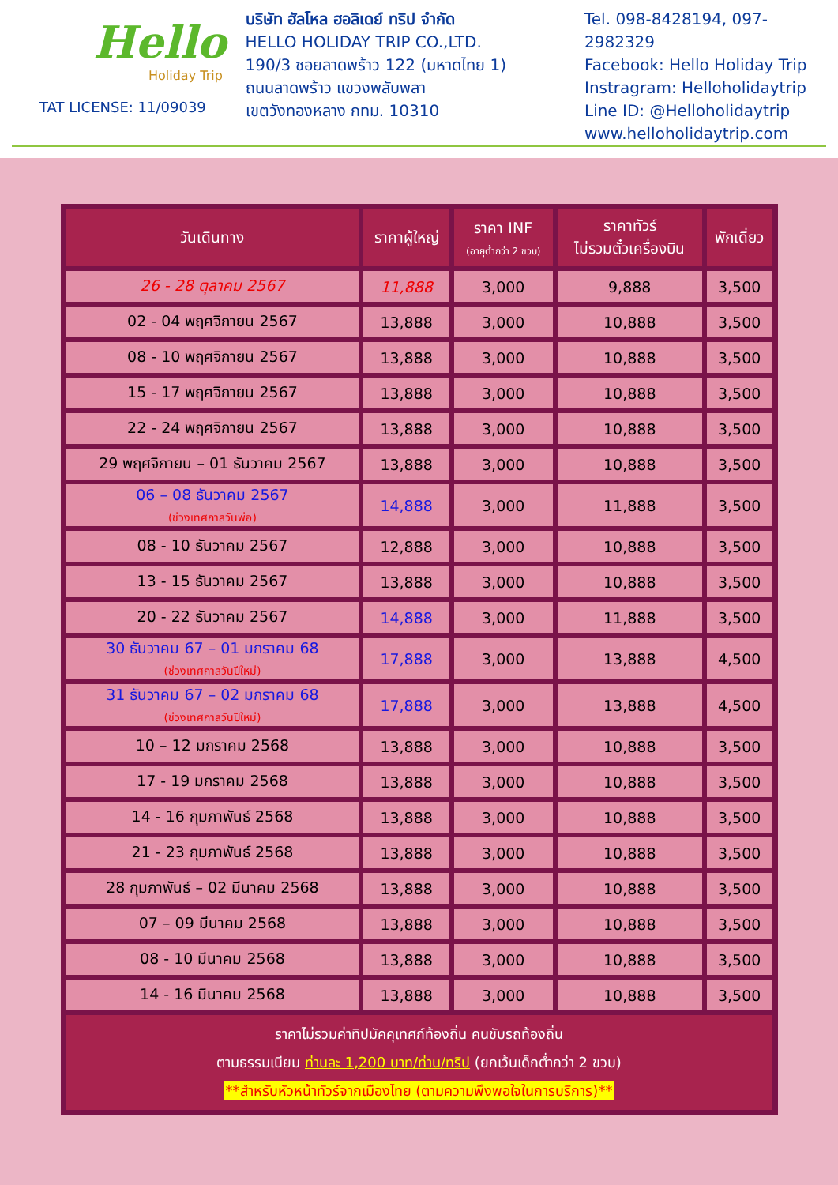Hello
Holiday Trip
TAT LICENSE: 11/09039
บริษัท ฮัลโหล ฮอลิเดย์ ทริป จำกัด
HELLO HOLIDAY TRIP CO.,LTD.
190/3 ซอยลาดพร้าว 122 (มหาดไทย 1)
ถนนลาดพร้าว แขวงพลับพลา
เขตวังทองหลาง กทม. 10310
Tel. 098-8428194, 097-2982329
Facebook: Hello Holiday Trip
Instragram: Helloholidaytrip
Line ID: @Helloholidaytrip
www.helloholidaytrip.com
| วันเดินทาง | ราคาผู้ใหญ่ | ราคา INF (อายุต่ำกว่า 2 ขวบ) | ราคาทัวร์ ไม่รวมตั๋วเครื่องบิน | พักเดี่ยว |
| --- | --- | --- | --- | --- |
| 26 - 28 ตุลาคม 2567 | 11,888 | 3,000 | 9,888 | 3,500 |
| 02 - 04 พฤศจิกายน 2567 | 13,888 | 3,000 | 10,888 | 3,500 |
| 08 - 10 พฤศจิกายน 2567 | 13,888 | 3,000 | 10,888 | 3,500 |
| 15 - 17 พฤศจิกายน 2567 | 13,888 | 3,000 | 10,888 | 3,500 |
| 22 - 24 พฤศจิกายน 2567 | 13,888 | 3,000 | 10,888 | 3,500 |
| 29 พฤศจิกายน – 01 ธันวาคม 2567 | 13,888 | 3,000 | 10,888 | 3,500 |
| 06 – 08 ธันวาคม 2567 (ช่วงเทศกาลวันพ่อ) | 14,888 | 3,000 | 11,888 | 3,500 |
| 08 - 10 ธันวาคม 2567 | 12,888 | 3,000 | 10,888 | 3,500 |
| 13 - 15 ธันวาคม 2567 | 13,888 | 3,000 | 10,888 | 3,500 |
| 20 - 22 ธันวาคม 2567 | 14,888 | 3,000 | 11,888 | 3,500 |
| 30 ธันวาคม 67 – 01 มกราคม 68 (ช่วงเทศกาลวันปีใหม่) | 17,888 | 3,000 | 13,888 | 4,500 |
| 31 ธันวาคม 67 – 02 มกราคม 68 (ช่วงเทศกาลวันปีใหม่) | 17,888 | 3,000 | 13,888 | 4,500 |
| 10 – 12 มกราคม 2568 | 13,888 | 3,000 | 10,888 | 3,500 |
| 17 - 19 มกราคม 2568 | 13,888 | 3,000 | 10,888 | 3,500 |
| 14 - 16 กุมภาพันธ์ 2568 | 13,888 | 3,000 | 10,888 | 3,500 |
| 21 - 23 กุมภาพันธ์ 2568 | 13,888 | 3,000 | 10,888 | 3,500 |
| 28 กุมภาพันธ์ – 02 มีนาคม 2568 | 13,888 | 3,000 | 10,888 | 3,500 |
| 07 – 09 มีนาคม 2568 | 13,888 | 3,000 | 10,888 | 3,500 |
| 08 - 10 มีนาคม 2568 | 13,888 | 3,000 | 10,888 | 3,500 |
| 14 - 16 มีนาคม 2568 | 13,888 | 3,000 | 10,888 | 3,500 |
| ราคาไม่รวมค่าทิปมัคคุเทศก์ท้องถิ่น คนขับรถท้องถิ่น ตามธรรมเนียม ท่านละ 1,200 บาท/ท่าน/ทริป (ยกเว้นเด็กต่ำกว่า 2 ขวบ) **สำหรับหัวหน้าทัวร์จากเมืองไทย (ตามความพึงพอใจในการบริการ)** | | | | |